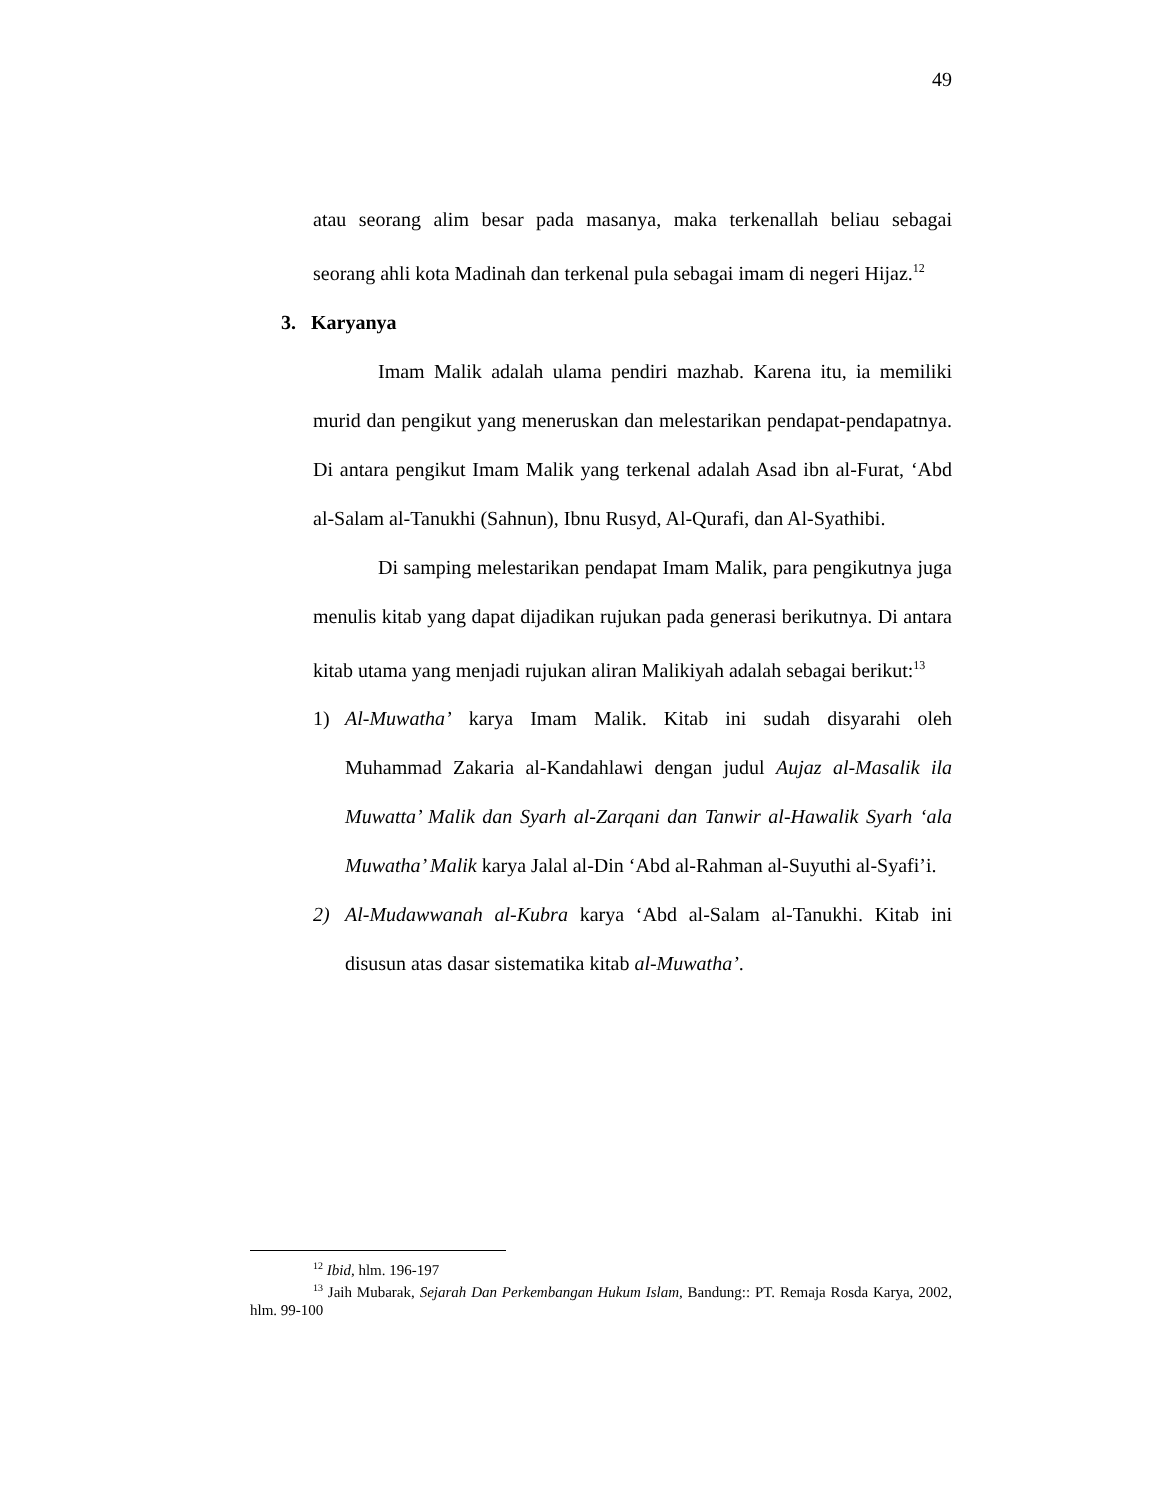49
atau seorang alim besar pada masanya, maka terkenallah beliau sebagai seorang ahli kota Madinah dan terkenal pula sebagai imam di negeri Hijaz.<sup>12</sup>
3. Karyanya
Imam Malik adalah ulama pendiri mazhab. Karena itu, ia memiliki murid dan pengikut yang meneruskan dan melestarikan pendapat-pendapatnya. Di antara pengikut Imam Malik yang terkenal adalah Asad ibn al-Furat, ‘Abd al-Salam al-Tanukhi (Sahnun), Ibnu Rusyd, Al-Qurafi, dan Al-Syathibi.
Di samping melestarikan pendapat Imam Malik, para pengikutnya juga menulis kitab yang dapat dijadikan rujukan pada generasi berikutnya. Di antara kitab utama yang menjadi rujukan aliran Malikiyah adalah sebagai berikut:<sup>13</sup>
1) Al-Muwatha’ karya Imam Malik. Kitab ini sudah disyarahi oleh Muhammad Zakaria al-Kandahlawi dengan judul Aujaz al-Masalik ila Muwatta’ Malik dan Syarh al-Zarqani dan Tanwir al-Hawalik Syarh ‘ala Muwatha’ Malik karya Jalal al-Din ‘Abd al-Rahman al-Suyuthi al-Syafi’i.
2) Al-Mudawwanah al-Kubra karya ‘Abd al-Salam al-Tanukhi. Kitab ini disusun atas dasar sistematika kitab al-Muwatha’.
<sup>12</sup> Ibid, hlm. 196-197
<sup>13</sup> Jaih Mubarak, Sejarah Dan Perkembangan Hukum Islam, Bandung:: PT. Remaja Rosda Karya, 2002, hlm. 99-100